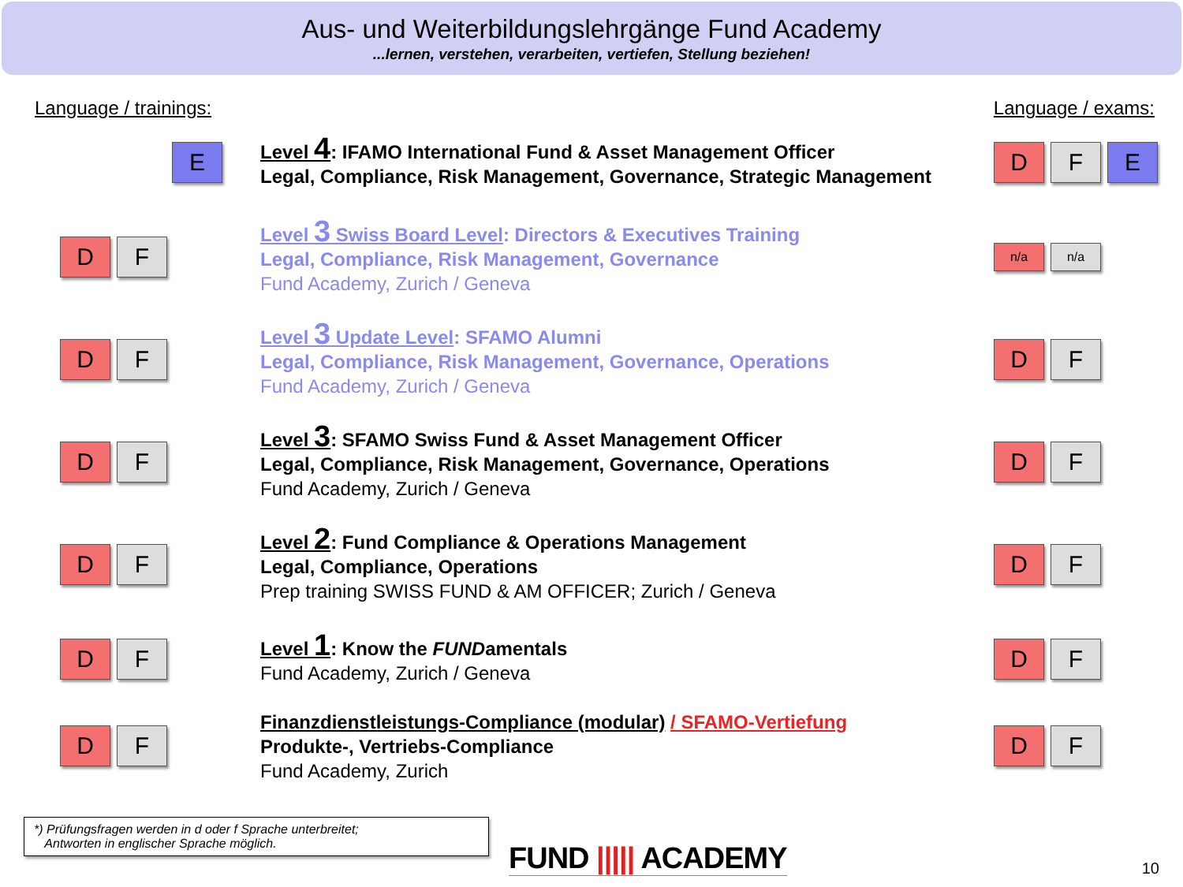Aus- und Weiterbildungslehrgänge Fund Academy
...lernen, verstehen, verarbeiten, vertiefen, Stellung beziehen!
Language / trainings: Language / exams:
E
Level 4: IFAMO International Fund & Asset Management Officer
Legal, Compliance, Risk Management, Governance, Strategic Management
D F E
D F
Level 3 Swiss Board Level: Directors & Executives Training
Legal, Compliance, Risk Management, Governance
Fund Academy, Zurich / Geneva
n/a n/a
D F
Level 3 Update Level: SFAMO Alumni
Legal, Compliance, Risk Management, Governance, Operations
Fund Academy, Zurich / Geneva
D F
D F
Level 3: SFAMO Swiss Fund & Asset Management Officer
Legal, Compliance, Risk Management, Governance, Operations
Fund Academy, Zurich / Geneva
D F
D F
Level 2: Fund Compliance & Operations Management
Legal, Compliance, Operations
Prep training SWISS FUND & AM OFFICER; Zurich / Geneva
D F
D F
Level 1: Know the FUNDamentals
Fund Academy, Zurich / Geneva
D F
D F
Finanzdienstleistungs-Compliance (modular) / SFAMO-Vertiefung
Produkte-, Vertriebs-Compliance
Fund Academy, Zurich
D F
*) Prüfungsfragen werden in d oder f Sprache unterbreitet;
Antworten in englischer Sprache möglich.
FUND ||||| ACADEMY 10